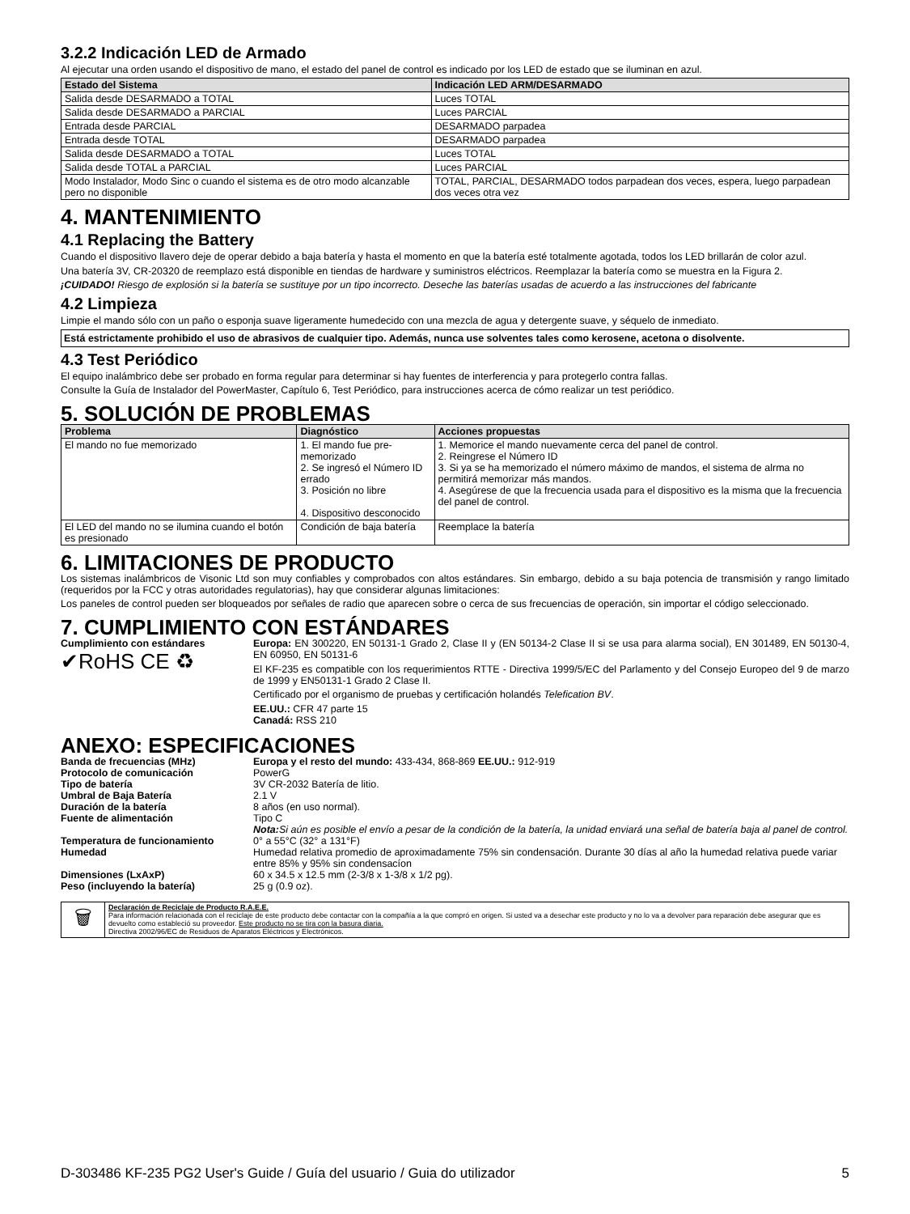3.2.2 Indicación LED de Armado
Al ejecutar una orden usando el dispositivo de mano, el estado del panel de control es indicado por los LED de estado que se iluminan en azul.
| Estado del Sistema | Indicación LED ARM/DESARMADO |
| --- | --- |
| Salida desde DESARMADO a TOTAL | Luces TOTAL |
| Salida desde DESARMADO a PARCIAL | Luces PARCIAL |
| Entrada desde PARCIAL | DESARMADO parpadea |
| Entrada desde TOTAL | DESARMADO parpadea |
| Salida desde DESARMADO a TOTAL | Luces TOTAL |
| Salida desde TOTAL a PARCIAL | Luces PARCIAL |
| Modo Instalador, Modo Sinc o cuando el sistema es de otro modo alcanzable pero no disponible | TOTAL, PARCIAL, DESARMADO todos parpadean dos veces, espera, luego parpadean dos veces otra vez |
4. MANTENIMIENTO
4.1 Replacing the Battery
Cuando el dispositivo llavero deje de operar debido a baja batería y hasta el momento en que la batería esté totalmente agotada, todos los LED brillarán de color azul.
Una batería 3V, CR-20320 de reemplazo está disponible en tiendas de hardware y suministros eléctricos. Reemplazar la batería como se muestra en la Figura 2.
¡CUIDADO! Riesgo de explosión si la batería se sustituye por un tipo incorrecto. Deseche las baterías usadas de acuerdo a las instrucciones del fabricante
4.2 Limpieza
Limpie el mando sólo con un paño o esponja suave ligeramente humedecido con una mezcla de agua y detergente suave, y séquelo de inmediato.
Está estrictamente prohibido el uso de abrasivos de cualquier tipo. Además, nunca use solventes tales como kerosene, acetona o disolvente.
4.3 Test Periódico
El equipo inalámbrico debe ser probado en forma regular para determinar si hay fuentes de interferencia y para protegerlo contra fallas.
Consulte la Guía de Instalador del PowerMaster, Capítulo 6, Test Periódico, para instrucciones acerca de cómo realizar un test periódico.
5. SOLUCIÓN DE PROBLEMAS
| Problema | Diagnóstico | Acciones propuestas |
| --- | --- | --- |
| El mando no fue memorizado | 1. El mando fue pre-memorizado 2. Se ingresó el Número ID errado 3. Posición no libre 4. Dispositivo desconocido | 1. Memorice el mando nuevamente cerca del panel de control. 2. Reingrese el Número ID 3. Si ya se ha memorizado el número máximo de mandos, el sistema de alrma no permitirá memorizar más mandos. 4. Asegúrese de que la frecuencia usada para el dispositivo es la misma que la frecuencia del panel de control. |
| El LED del mando no se ilumina cuando el botón es presionado | Condición de baja batería | Reemplace la batería |
6. LIMITACIONES DE PRODUCTO
Los sistemas inalámbricos de Visonic Ltd son muy confiables y comprobados con altos estándares. Sin embargo, debido a su baja potencia de transmisión y rango limitado (requeridos por la FCC y otras autoridades regulatorias), hay que considerar algunas limitaciones:
Los paneles de control pueden ser bloqueados por señales de radio que aparecen sobre o cerca de sus frecuencias de operación, sin importar el código seleccionado.
7. CUMPLIMIENTO CON ESTÁNDARES
| Cumplimiento con estándares ✔RoHS CE ♻ | Europa: EN 300220, EN 50131-1 Grado 2, Clase II y (EN 50134-2 Clase II si se usa para alarma social), EN 301489, EN 50130-4, EN 60950, EN 50131-6 El KF-235 es compatible con los requerimientos RTTE - Directiva 1999/5/EC del Parlamento y del Consejo Europeo del 9 de marzo de 1999 y EN50131-1 Grado 2 Clase II. Certificado por el organismo de pruebas y certificación holandés Telefication BV . EE.UU.: CFR 47 parte 15 Canadá: RSS 210 |
ANEXO: ESPECIFICACIONES
| Banda de frecuencias (MHz) | Europa y el resto del mundo: 433-434, 868-869 EE.UU.: 912-919 |
| Protocolo de comunicación | PowerG |
| Tipo de batería | 3V CR-2032 Batería de litio. |
| Umbral de Baja Batería | 2.1 V |
| Duración de la batería | 8 años (en uso normal). |
| Fuente de alimentación | Tipo C Nota: Si aún es posible el envío a pesar de la condición de la batería, la unidad enviará una señal de batería baja al panel de control. |
| Temperatura de funcionamiento | 0° a 55°C (32° a 131°F) |
| Humedad | Humedad relativa promedio de aproximadamente 75% sin condensación. Durante 30 días al año la humedad relativa puede variar entre 85% y 95% sin condensacíon |
| Dimensiones (LxAxP) | 60 x 34.5 x 12.5 mm (2-3/8 x 1-3/8 x 1/2 pg). |
| Peso (incluyendo la batería) | 25 g (0.9 oz). |
| 🗑 | Declaración de Reciclaje de Producto R.A.E.E. Para información relacionada con el reciclaje de este producto debe contactar con la compañía a la que compró en origen. Si usted va a desechar este producto y no lo va a devolver para reparación debe asegurar que es devuelto como estableció su proveedor. Este producto no se tira con la basura diaria. Directiva 2002/96/EC de Residuos de Aparatos Eléctricos y Electrónicos. |
D-303486 KF-235 PG2 User's Guide / Guía del usuario / Guia do utilizador 5